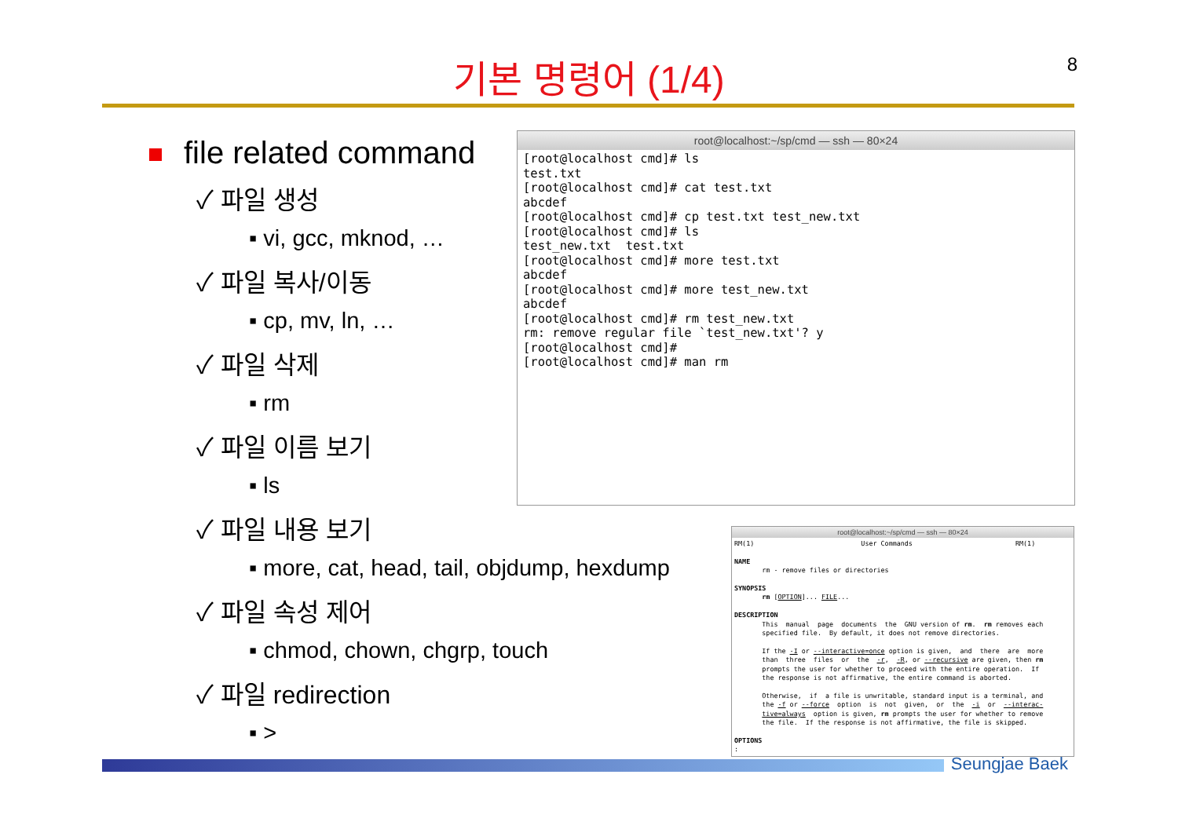8
기본 명령어 (1/4)
file related command
✓ 파일 생성
▪ vi, gcc, mknod, …
✓ 파일 복사/이동
▪ cp, mv, ln, …
✓ 파일 삭제
▪ rm
✓ 파일 이름 보기
▪ ls
✓ 파일 내용 보기
▪ more, cat, head, tail, objdump, hexdump
✓ 파일 속성 제어
▪ chmod, chown, chgrp, touch
✓ 파일 redirection
▪ >
root@localhost:~/sp/cmd — ssh — 80×24
[root@localhost cmd]# ls
test.txt
[root@localhost cmd]# cat test.txt
abcdef
[root@localhost cmd]# cp test.txt test_new.txt
[root@localhost cmd]# ls
test_new.txt  test.txt
[root@localhost cmd]# more test.txt
abcdef
[root@localhost cmd]# more test_new.txt
abcdef
[root@localhost cmd]# rm test_new.txt
rm: remove regular file `test_new.txt'? y
[root@localhost cmd]#
[root@localhost cmd]# man rm
root@localhost:~/sp/cmd — ssh — 80×24
RM(1)                           User Commands                          RM(1)

NAME
       rm - remove files or directories

SYNOPSIS
       rm [OPTION]... FILE...

DESCRIPTION
       This  manual  page  documents  the  GNU version of rm.  rm removes each
       specified file.  By default, it does not remove directories.

       If the -I or --interactive=once option is given,  and  there  are  more
       than  three  files  or  the  -r,  -R, or --recursive are given, then rm
       prompts the user for whether to proceed with the entire operation.  If
       the response is not affirmative, the entire command is aborted.

       Otherwise,  if  a file is unwritable, standard input is a terminal, and
       the -f or --force  option  is  not  given,  or  the  -i  or  --interac-
       tive=always  option is given, rm prompts the user for whether to remove
       the file.  If the response is not affirmative, the file is skipped.

OPTIONS
:
Seungjae Baek